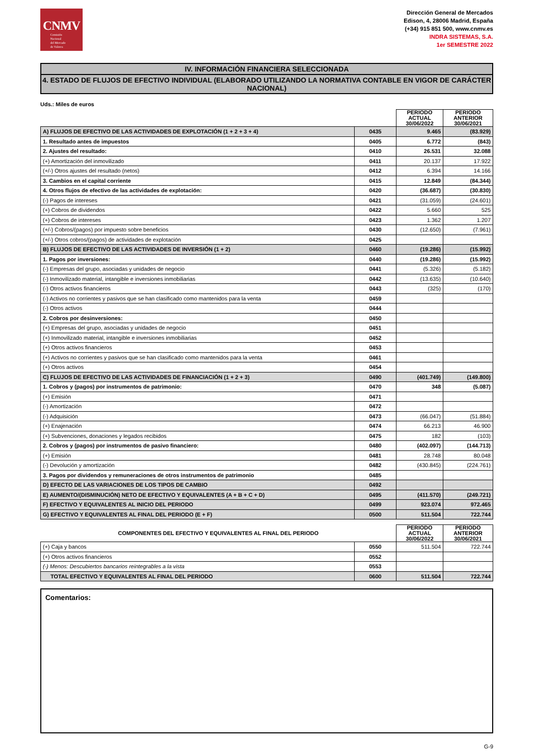CNMV
Comisión
Nacional
del Mercado
de Valores
Dirección General de Mercados
Edison, 4, 28006 Madrid, España
(+34) 915 851 500, www.cnmv.es
INDRA SISTEMAS, S.A.
1er SEMESTRE 2022
IV. INFORMACIÓN FINANCIERA SELECCIONADA
4. ESTADO DE FLUJOS DE EFECTIVO INDIVIDUAL (ELABORADO UTILIZANDO LA NORMATIVA CONTABLE EN VIGOR DE CARÁCTER NACIONAL)
Uds.: Miles de euros
| | | PERIODO ACTUAL 30/06/2022 | PERIODO ANTERIOR 30/06/2021 |
| --- | --- | --- | --- |
| A) FLUJOS DE EFECTIVO DE LAS ACTIVIDADES DE EXPLOTACIÓN (1 + 2 + 3 + 4) | 0435 | 9.465 | (83.929) |
| 1. Resultado antes de impuestos | 0405 | 6.772 | (843) |
| 2. Ajustes del resultado: | 0410 | 26.531 | 32.088 |
| (+) Amortización del inmovilizado | 0411 | 20.137 | 17.922 |
| (+/-) Otros ajustes del resultado (netos) | 0412 | 6.394 | 14.166 |
| 3. Cambios en el capital corriente | 0415 | 12.849 | (84.344) |
| 4. Otros flujos de efectivo de las actividades de explotación: | 0420 | (36.687) | (30.830) |
| (-) Pagos de intereses | 0421 | (31.059) | (24.601) |
| (+) Cobros de dividendos | 0422 | 5.660 | 525 |
| (+) Cobros de intereses | 0423 | 1.362 | 1.207 |
| (+/-) Cobros/(pagos) por impuesto sobre beneficios | 0430 | (12.650) | (7.961) |
| (+/-) Otros cobros/(pagos) de actividades de explotación | 0425 | | |
| B) FLUJOS DE EFECTIVO DE LAS ACTIVIDADES DE INVERSIÓN (1 + 2) | 0460 | (19.286) | (15.992) |
| 1. Pagos por inversiones: | 0440 | (19.286) | (15.992) |
| (-) Empresas del grupo, asociadas y unidades de negocio | 0441 | (5.326) | (5.182) |
| (-) Inmovilizado material, intangible e inversiones inmobiliarias | 0442 | (13.635) | (10.640) |
| (-) Otros activos financieros | 0443 | (325) | (170) |
| (-) Activos no corrientes y pasivos que se han clasificado como mantenidos para la venta | 0459 | | |
| (-) Otros activos | 0444 | | |
| 2. Cobros por desinversiones: | 0450 | | |
| (+) Empresas del grupo, asociadas y unidades de negocio | 0451 | | |
| (+) Inmovilizado material, intangible e inversiones inmobiliarias | 0452 | | |
| (+) Otros activos financieros | 0453 | | |
| (+) Activos no corrientes y pasivos que se han clasificado como mantenidos para la venta | 0461 | | |
| (+) Otros activos | 0454 | | |
| C) FLUJOS DE EFECTIVO DE LAS ACTIVIDADES DE FINANCIACIÓN (1 + 2 + 3) | 0490 | (401.749) | (149.800) |
| 1. Cobros y (pagos) por instrumentos de patrimonio: | 0470 | 348 | (5.087) |
| (+) Emisión | 0471 | | |
| (-) Amortización | 0472 | | |
| (-) Adquisición | 0473 | (66.047) | (51.884) |
| (+) Enajenación | 0474 | 66.213 | 46.900 |
| (+) Subvenciones, donaciones y legados recibidos | 0475 | 182 | (103) |
| 2. Cobros y (pagos) por instrumentos de pasivo financiero: | 0480 | (402.097) | (144.713) |
| (+) Emisión | 0481 | 28.748 | 80.048 |
| (-) Devolución y amortización | 0482 | (430.845) | (224.761) |
| 3. Pagos por dividendos y remuneraciones de otros instrumentos de patrimonio | 0485 | | |
| D) EFECTO DE LAS VARIACIONES DE LOS TIPOS DE CAMBIO | 0492 | | |
| E) AUMENTO/(DISMINUCIÓN) NETO DE EFECTIVO Y EQUIVALENTES (A + B + C + D) | 0495 | (411.570) | (249.721) |
| F) EFECTIVO Y EQUIVALENTES AL INICIO DEL PERIODO | 0499 | 923.074 | 972.465 |
| G) EFECTIVO Y EQUIVALENTES AL FINAL DEL PERIODO (E + F) | 0500 | 511.504 | 722.744 |
| COMPONENTES DEL EFECTIVO Y EQUIVALENTES AL FINAL DEL PERIODO | | PERIODO ACTUAL 30/06/2022 | PERIODO ANTERIOR 30/06/2021 |
| --- | --- | --- | --- |
| (+) Caja y bancos | 0550 | 511.504 | 722.744 |
| (+) Otros activos financieros | 0552 | | |
| (-) Menos: Descubiertos bancarios reintegrables a la vista | 0553 | | |
| TOTAL EFECTIVO Y EQUIVALENTES AL FINAL DEL PERIODO | 0600 | 511.504 | 722.744 |
Comentarios:
G-9